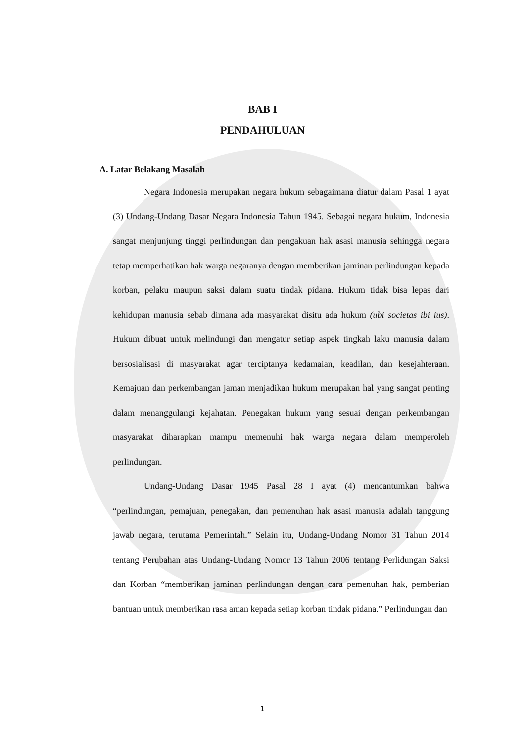BAB I
PENDAHULUAN
A. Latar Belakang Masalah
Negara Indonesia merupakan negara hukum sebagaimana diatur dalam Pasal 1 ayat (3) Undang-Undang Dasar Negara Indonesia Tahun 1945. Sebagai negara hukum, Indonesia sangat menjunjung tinggi perlindungan dan pengakuan hak asasi manusia sehingga negara tetap memperhatikan hak warga negaranya dengan memberikan jaminan perlindungan kepada korban, pelaku maupun saksi dalam suatu tindak pidana. Hukum tidak bisa lepas dari kehidupan manusia sebab dimana ada masyarakat disitu ada hukum (ubi societas ibi ius). Hukum dibuat untuk melindungi dan mengatur setiap aspek tingkah laku manusia dalam bersosialisasi di masyarakat agar terciptanya kedamaian, keadilan, dan kesejahteraan. Kemajuan dan perkembangan jaman menjadikan hukum merupakan hal yang sangat penting dalam menanggulangi kejahatan. Penegakan hukum yang sesuai dengan perkembangan masyarakat diharapkan mampu memenuhi hak warga negara dalam memperoleh perlindungan.
Undang-Undang Dasar 1945 Pasal 28 I ayat (4) mencantumkan bahwa “perlindungan, pemajuan, penegakan, dan pemenuhan hak asasi manusia adalah tanggung jawab negara, terutama Pemerintah.” Selain itu, Undang-Undang Nomor 31 Tahun 2014 tentang Perubahan atas Undang-Undang Nomor 13 Tahun 2006 tentang Perlidungan Saksi dan Korban “memberikan jaminan perlindungan dengan cara pemenuhan hak, pemberian bantuan untuk memberikan rasa aman kepada setiap korban tindak pidana.” Perlindungan dan
1